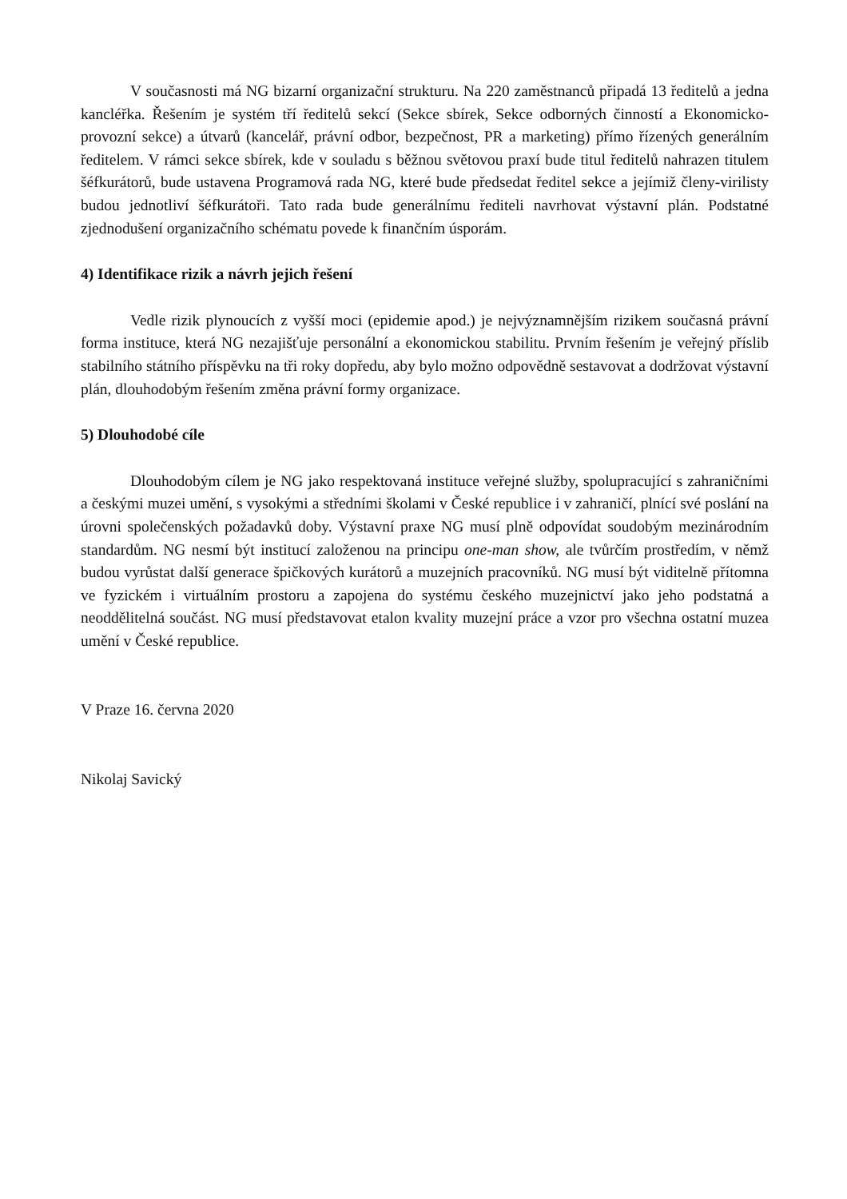V současnosti má NG bizarní organizační strukturu. Na 220 zaměstnanců připadá 13 ředitelů a jedna kancléřka. Řešením je systém tří ředitelů sekcí (Sekce sbírek, Sekce odborných činností a Ekonomicko-provozní sekce) a útvarů (kancelář, právní odbor, bezpečnost, PR a marketing) přímo řízených generálním ředitelem. V rámci sekce sbírek, kde v souladu s běžnou světovou praxí bude titul ředitelů nahrazen titulem šéfkurátorů, bude ustavena Programová rada NG, které bude předsedat ředitel sekce a jejímiž členy-virilisty budou jednotliví šéfkurátoři. Tato rada bude generálnímu řediteli navrhovat výstavní plán. Podstatné zjednodušení organizačního schématu povede k finančním úsporám.
4) Identifikace rizik a návrh jejich řešení
Vedle rizik plynoucích z vyšší moci (epidemie apod.) je nejvýznamnějším rizikem současná právní forma instituce, která NG nezajišťuje personální a ekonomickou stabilitu. Prvním řešením je veřejný příslib stabilního státního příspěvku na tři roky dopředu, aby bylo možno odpovědně sestavovat a dodržovat výstavní plán, dlouhodobým řešením změna právní formy organizace.
5) Dlouhodobé cíle
Dlouhodobým cílem je NG jako respektovaná instituce veřejné služby, spolupracující s zahraničními a českými muzei umění, s vysokými a středními školami v České republice i v zahraničí, plnící své poslání na úrovni společenských požadavků doby. Výstavní praxe NG musí plně odpovídat soudobým mezinárodním standardům. NG nesmí být institucí založenou na principu one-man show, ale tvůrčím prostředím, v němž budou vyrůstat další generace špičkových kurátorů a muzejních pracovníků. NG musí být viditelně přítomna ve fyzickém i virtuálním prostoru a zapojena do systému českého muzejnictví jako jeho podstatná a neoddělitelná součást. NG musí představovat etalon kvality muzejní práce a vzor pro všechna ostatní muzea umění v České republice.
V Praze 16. června 2020
Nikolaj Savický